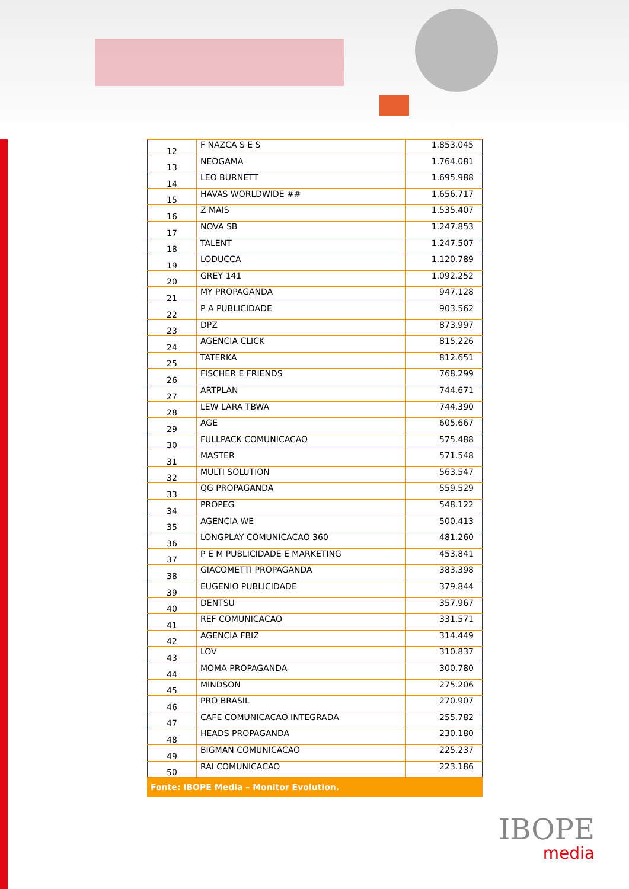| 12 | F NAZCA S E S | 1.853.045 |
| 13 | NEOGAMA | 1.764.081 |
| 14 | LEO BURNETT | 1.695.988 |
| 15 | HAVAS WORLDWIDE ## | 1.656.717 |
| 16 | Z MAIS | 1.535.407 |
| 17 | NOVA SB | 1.247.853 |
| 18 | TALENT | 1.247.507 |
| 19 | LODUCCA | 1.120.789 |
| 20 | GREY 141 | 1.092.252 |
| 21 | MY PROPAGANDA | 947.128 |
| 22 | P A PUBLICIDADE | 903.562 |
| 23 | DPZ | 873.997 |
| 24 | AGENCIA CLICK | 815.226 |
| 25 | TATERKA | 812.651 |
| 26 | FISCHER E FRIENDS | 768.299 |
| 27 | ARTPLAN | 744.671 |
| 28 | LEW LARA TBWA | 744.390 |
| 29 | AGE | 605.667 |
| 30 | FULLPACK COMUNICACAO | 575.488 |
| 31 | MASTER | 571.548 |
| 32 | MULTI SOLUTION | 563.547 |
| 33 | QG PROPAGANDA | 559.529 |
| 34 | PROPEG | 548.122 |
| 35 | AGENCIA WE | 500.413 |
| 36 | LONGPLAY COMUNICACAO 360 | 481.260 |
| 37 | P E M PUBLICIDADE E MARKETING | 453.841 |
| 38 | GIACOMETTI PROPAGANDA | 383.398 |
| 39 | EUGENIO PUBLICIDADE | 379.844 |
| 40 | DENTSU | 357.967 |
| 41 | REF COMUNICACAO | 331.571 |
| 42 | AGENCIA FBIZ | 314.449 |
| 43 | LOV | 310.837 |
| 44 | MOMA PROPAGANDA | 300.780 |
| 45 | MINDSON | 275.206 |
| 46 | PRO BRASIL | 270.907 |
| 47 | CAFE COMUNICACAO INTEGRADA | 255.782 |
| 48 | HEADS PROPAGANDA | 230.180 |
| 49 | BIGMAN COMUNICACAO | 225.237 |
| 50 | RAI COMUNICACAO | 223.186 |
Fonte: IBOPE Media – Monitor Evolution.
IBOPE
media